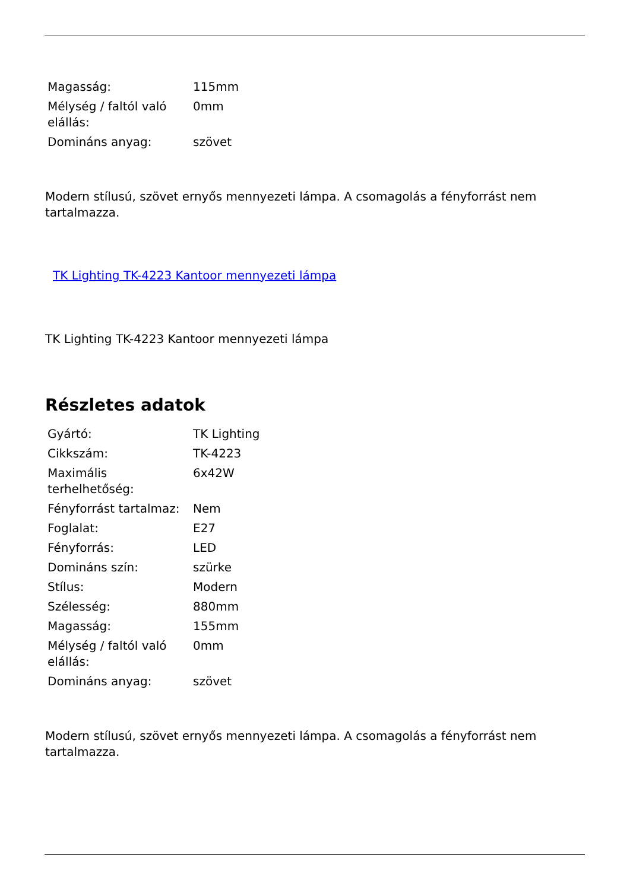| Magasság: | 115mm |
| Mélység / faltól való elállás: | 0mm |
| Domináns anyag: | szövet |
Modern stílusú, szövet ernyős mennyezeti lámpa. A csomagolás a fényforrást nem tartalmazza.
TK Lighting TK-4223 Kantoor mennyezeti lámpa
TK Lighting TK-4223 Kantoor mennyezeti lámpa
Részletes adatok
| Gyártó: | TK Lighting |
| Cikkszám: | TK-4223 |
| Maximális terhelhetőség: | 6x42W |
| Fényforrást tartalmaz: | Nem |
| Foglalat: | E27 |
| Fényforrás: | LED |
| Domináns szín: | szürke |
| Stílus: | Modern |
| Szélesség: | 880mm |
| Magasság: | 155mm |
| Mélység / faltól való elállás: | 0mm |
| Domináns anyag: | szövet |
Modern stílusú, szövet ernyős mennyezeti lámpa. A csomagolás a fényforrást nem tartalmazza.